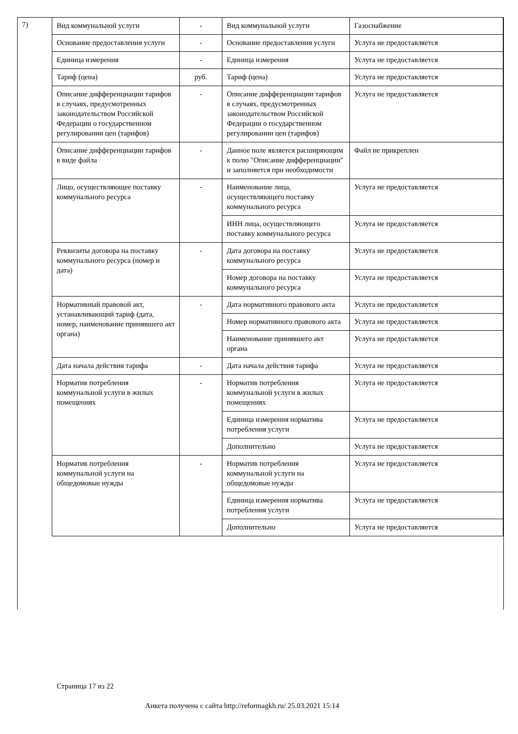7)
| Вид коммунальной услуги | - | Вид коммунальной услуги | Газоснабжение |
| Основание предоставления услуги | - | Основание предоставления услуги | Услуга не предоставляется |
| Единица измерения | - | Единица измерения | Услуга не предоставляется |
| Тариф (цена) | руб. | Тариф (цена) | Услуга не предоставляется |
| Описание дифференциации тарифов в случаях, предусмотренных законодательством Российской Федерации о государственном регулировании цен (тарифов) | - | Описание дифференциации тарифов в случаях, предусмотренных законодательством Российской Федерации о государственном регулировании цен (тарифов) | Услуга не предоставляется |
| Описание дифференциации тарифов в виде файла | - | Данное поле является расширяющим к полю "Описание дифференциации" и заполняется при необходимости | Файл не прикреплен |
| Лицо, осуществляющее поставку коммунального ресурса | - | Наименование лица, осуществляющего поставку коммунального ресурса | Услуга не предоставляется |
| | | ИНН лица, осуществляющего поставку коммунального ресурса | Услуга не предоставляется |
| Реквизиты договора на поставку коммунального ресурса (номер и дата) | - | Дата договора на поставку коммунального ресурса | Услуга не предоставляется |
| | | Номер договора на поставку коммунального ресурса | Услуга не предоставляется |
| Нормативный правовой акт, устанавливающий тариф (дата, номер, наименование принявшего акт органа) | - | Дата нормативного правового акта | Услуга не предоставляется |
| | | Номер нормативного правового акта | Услуга не предоставляется |
| | | Наименование принявшего акт органа | Услуга не предоставляется |
| Дата начала действия тарифа | - | Дата начала действия тарифа | Услуга не предоставляется |
| Норматив потребления коммунальной услуги в жилых помещениях | - | Норматив потребления коммунальной услуги в жилых помещениях | Услуга не предоставляется |
| | | Единица измерения норматива потребления услуги | Услуга не предоставляется |
| | | Дополнительно | Услуга не предоставляется |
| Норматив потребления коммунальной услуги на общедомовые нужды | - | Норматив потребления коммунальной услуги на общедомовые нужды | Услуга не предоставляется |
| | | Единица измерения норматива потребления услуги | Услуга не предоставляется |
| | | Дополнительно | Услуга не предоставляется |
Страница 17 из 22
Анкета получена с сайта http://reformagkh.ru/ 25.03.2021 15:14